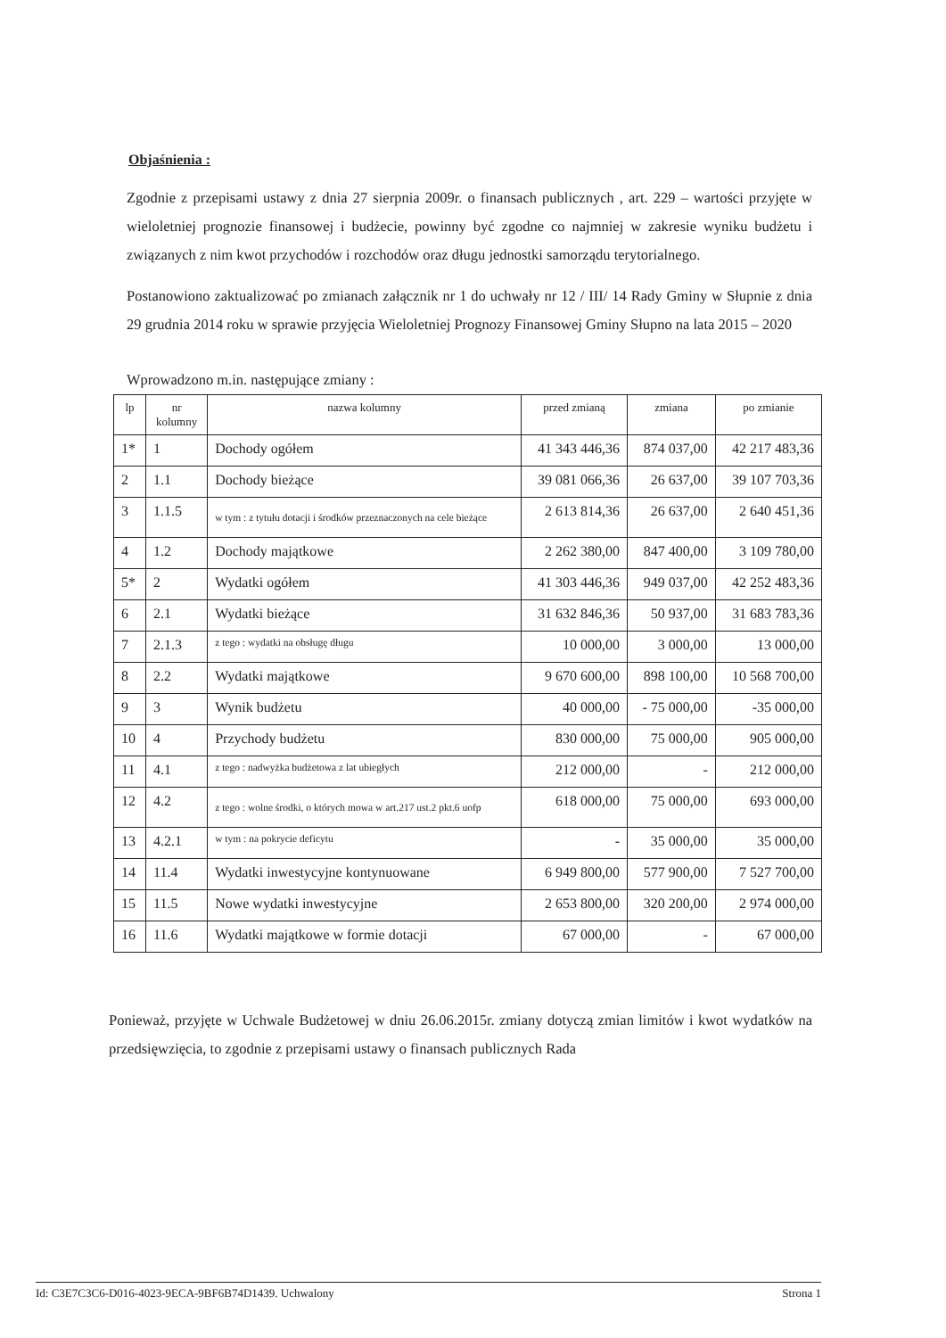Objaśnienia :
Zgodnie z przepisami ustawy z dnia 27 sierpnia 2009r. o finansach publicznych , art. 229 – wartości przyjęte w wieloletniej prognozie finansowej i budżecie, powinny być zgodne co najmniej w zakresie wyniku budżetu i związanych z nim kwot przychodów i rozchodów oraz długu jednostki samorządu terytorialnego.
Postanowiono zaktualizować po zmianach załącznik nr 1 do uchwały nr 12 / III/ 14 Rady Gminy w Słupnie z dnia 29 grudnia 2014 roku w sprawie przyjęcia Wieloletniej Prognozy Finansowej Gminy Słupno na lata 2015 – 2020
Wprowadzono m.in. następujące zmiany :
| lp | nr kolumny | nazwa kolumny | przed zmianą | zmiana | po zmianie |
| --- | --- | --- | --- | --- | --- |
| 1* | 1 | Dochody ogółem | 41 343 446,36 | 874 037,00 | 42 217 483,36 |
| 2 | 1.1 | Dochody bieżące | 39 081 066,36 | 26 637,00 | 39 107 703,36 |
| 3 | 1.1.5 | w tym : z tytułu dotacji i środków przeznaczonych na cele bieżące | 2 613 814,36 | 26 637,00 | 2 640 451,36 |
| 4 | 1.2 | Dochody majątkowe | 2 262 380,00 | 847 400,00 | 3 109 780,00 |
| 5* | 2 | Wydatki ogółem | 41 303 446,36 | 949 037,00 | 42 252 483,36 |
| 6 | 2.1 | Wydatki bieżące | 31 632 846,36 | 50 937,00 | 31 683 783,36 |
| 7 | 2.1.3 | z tego : wydatki na obsługę długu | 10 000,00 | 3 000,00 | 13 000,00 |
| 8 | 2.2 | Wydatki majątkowe | 9 670 600,00 | 898 100,00 | 10 568 700,00 |
| 9 | 3 | Wynik budżetu | 40 000,00 | - 75 000,00 | -35 000,00 |
| 10 | 4 | Przychody budżetu | 830 000,00 | 75 000,00 | 905 000,00 |
| 11 | 4.1 | z tego : nadwyżka budżetowa z lat ubiegłych | 212 000,00 | - | 212 000,00 |
| 12 | 4.2 | z tego : wolne środki, o których mowa w art.217 ust.2 pkt.6 uofp | 618 000,00 | 75 000,00 | 693 000,00 |
| 13 | 4.2.1 | w tym : na pokrycie deficytu | - | 35 000,00 | 35 000,00 |
| 14 | 11.4 | Wydatki inwestycyjne kontynuowane | 6 949 800,00 | 577 900,00 | 7 527 700,00 |
| 15 | 11.5 | Nowe wydatki inwestycyjne | 2 653 800,00 | 320 200,00 | 2 974 000,00 |
| 16 | 11.6 | Wydatki majątkowe w formie dotacji | 67 000,00 | - | 67 000,00 |
Ponieważ, przyjęte w Uchwale Budżetowej w dniu 26.06.2015r. zmiany dotyczą zmian limitów i kwot wydatków na przedsięwzięcia, to zgodnie z przepisami ustawy o finansach publicznych Rada
Id: C3E7C3C6-D016-4023-9ECA-9BF6B74D1439. Uchwalony Strona 1